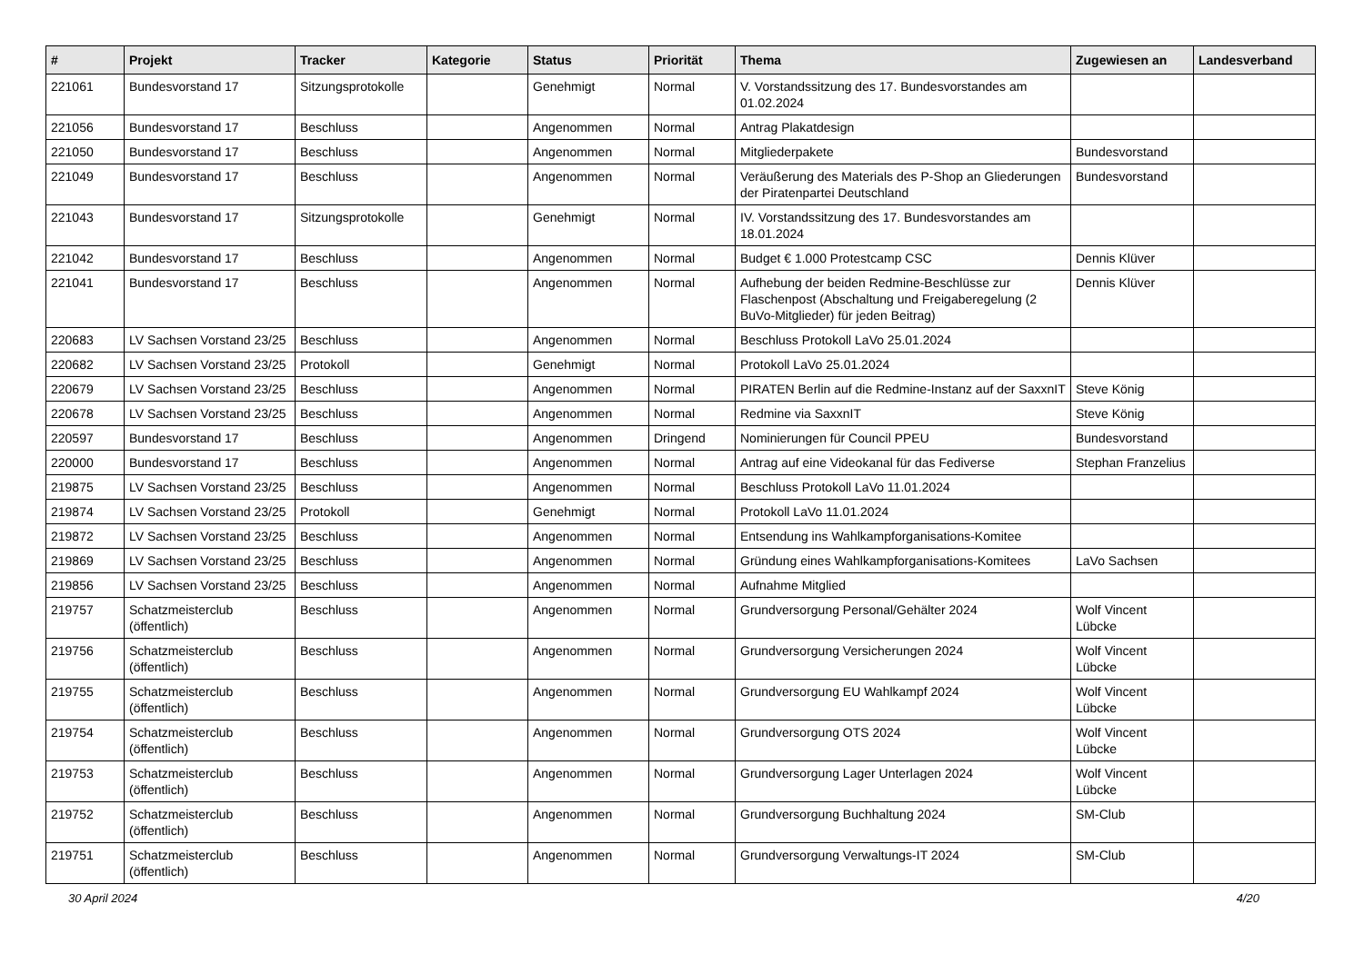| # | Projekt | Tracker | Kategorie | Status | Priorität | Thema | Zugewiesen an | Landesverband |
| --- | --- | --- | --- | --- | --- | --- | --- | --- |
| 221061 | Bundesvorstand 17 | Sitzungsprotokolle | | Genehmigt | Normal | V. Vorstandssitzung des 17. Bundesvorstandes am 01.02.2024 | | |
| 221056 | Bundesvorstand 17 | Beschluss | | Angenommen | Normal | Antrag Plakatdesign | | |
| 221050 | Bundesvorstand 17 | Beschluss | | Angenommen | Normal | Mitgliederpakete | Bundesvorstand | |
| 221049 | Bundesvorstand 17 | Beschluss | | Angenommen | Normal | Veräußerung des Materials des P-Shop an Gliederungen der Piratenpartei Deutschland | Bundesvorstand | |
| 221043 | Bundesvorstand 17 | Sitzungsprotokolle | | Genehmigt | Normal | IV. Vorstandssitzung des 17. Bundesvorstandes am 18.01.2024 | | |
| 221042 | Bundesvorstand 17 | Beschluss | | Angenommen | Normal | Budget € 1.000 Protestcamp CSC | Dennis Klüver | |
| 221041 | Bundesvorstand 17 | Beschluss | | Angenommen | Normal | Aufhebung der beiden Redmine-Beschlüsse zur Flaschenpost (Abschaltung und Freigaberegelung (2 BuVo-Mitglieder) für jeden Beitrag) | Dennis Klüver | |
| 220683 | LV Sachsen Vorstand 23/25 | Beschluss | | Angenommen | Normal | Beschluss Protokoll LaVo 25.01.2024 | | |
| 220682 | LV Sachsen Vorstand 23/25 | Protokoll | | Genehmigt | Normal | Protokoll LaVo 25.01.2024 | | |
| 220679 | LV Sachsen Vorstand 23/25 | Beschluss | | Angenommen | Normal | PIRATEN Berlin auf die Redmine-Instanz auf der SaxxnIT | Steve König | |
| 220678 | LV Sachsen Vorstand 23/25 | Beschluss | | Angenommen | Normal | Redmine via SaxxnIT | Steve König | |
| 220597 | Bundesvorstand 17 | Beschluss | | Angenommen | Dringend | Nominierungen für Council PPEU | Bundesvorstand | |
| 220000 | Bundesvorstand 17 | Beschluss | | Angenommen | Normal | Antrag auf eine Videokanal für das Fediverse | Stephan Franzelius | |
| 219875 | LV Sachsen Vorstand 23/25 | Beschluss | | Angenommen | Normal | Beschluss Protokoll LaVo 11.01.2024 | | |
| 219874 | LV Sachsen Vorstand 23/25 | Protokoll | | Genehmigt | Normal | Protokoll LaVo 11.01.2024 | | |
| 219872 | LV Sachsen Vorstand 23/25 | Beschluss | | Angenommen | Normal | Entsendung ins Wahlkampforganisations-Komitee | | |
| 219869 | LV Sachsen Vorstand 23/25 | Beschluss | | Angenommen | Normal | Gründung eines Wahlkampforganisations-Komitees | LaVo Sachsen | |
| 219856 | LV Sachsen Vorstand 23/25 | Beschluss | | Angenommen | Normal | Aufnahme Mitglied | | |
| 219757 | Schatzmeisterclub (öffentlich) | Beschluss | | Angenommen | Normal | Grundversorgung Personal/Gehälter 2024 | Wolf Vincent Lübcke | |
| 219756 | Schatzmeisterclub (öffentlich) | Beschluss | | Angenommen | Normal | Grundversorgung Versicherungen 2024 | Wolf Vincent Lübcke | |
| 219755 | Schatzmeisterclub (öffentlich) | Beschluss | | Angenommen | Normal | Grundversorgung EU Wahlkampf 2024 | Wolf Vincent Lübcke | |
| 219754 | Schatzmeisterclub (öffentlich) | Beschluss | | Angenommen | Normal | Grundversorgung OTS 2024 | Wolf Vincent Lübcke | |
| 219753 | Schatzmeisterclub (öffentlich) | Beschluss | | Angenommen | Normal | Grundversorgung Lager Unterlagen 2024 | Wolf Vincent Lübcke | |
| 219752 | Schatzmeisterclub (öffentlich) | Beschluss | | Angenommen | Normal | Grundversorgung Buchhaltung 2024 | SM-Club | |
| 219751 | Schatzmeisterclub (öffentlich) | Beschluss | | Angenommen | Normal | Grundversorgung Verwaltungs-IT 2024 | SM-Club | |
30 April 2024 4/20